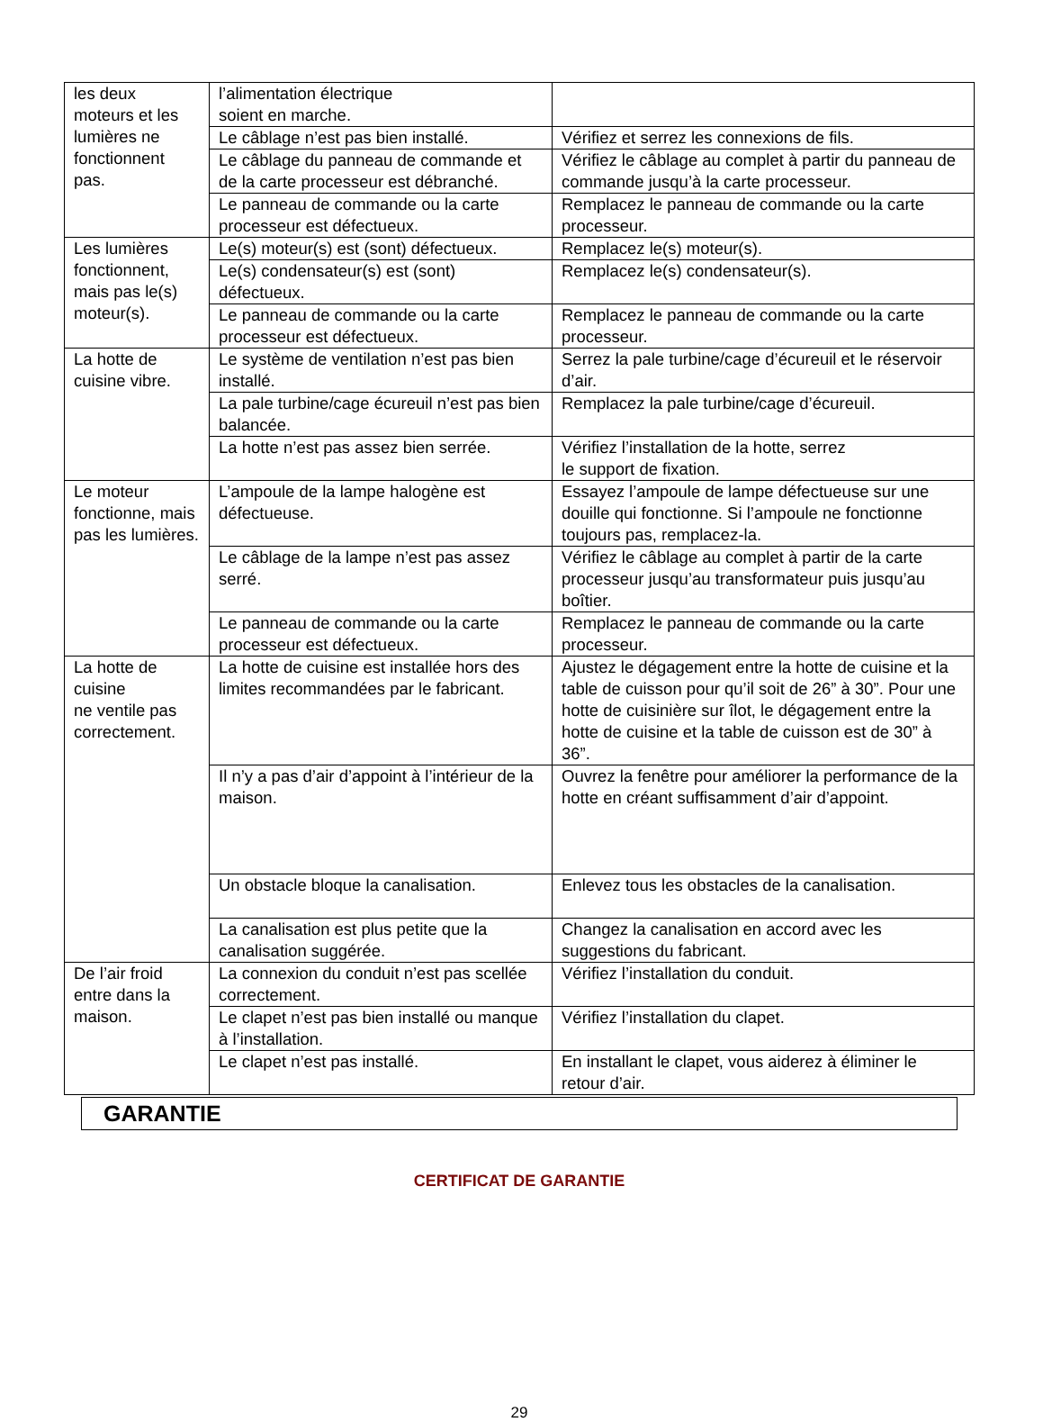| les deux moteurs et les lumières ne fonctionnent pas. | l’alimentation électrique soient en marche. | |
| | Le câblage n’est pas bien installé. | Vérifiez et serrez les connexions de fils. |
| | Le câblage du panneau de commande et de la carte processeur est débranché. | Vérifiez le câblage au complet à partir du panneau de commande jusqu’à la carte processeur. |
| | Le panneau de commande ou la carte processeur est défectueux. | Remplacez le panneau de commande ou la carte processeur. |
| Les lumières fonctionnent, mais pas le(s) moteur(s). | Le(s) moteur(s) est (sont) défectueux. | Remplacez le(s) moteur(s). |
| | Le(s) condensateur(s) est (sont) défectueux. | Remplacez le(s) condensateur(s). |
| | Le panneau de commande ou la carte processeur est défectueux. | Remplacez le panneau de commande ou la carte processeur. |
| La hotte de cuisine vibre. | Le système de ventilation n’est pas bien installé. | Serrez la pale turbine/cage d’écureuil et le réservoir d’air. |
| | La pale turbine/cage écureuil n’est pas bien balancée. | Remplacez la pale turbine/cage d’écureuil. |
| | La hotte n’est pas assez bien serrée. | Vérifiez l’installation de la hotte, serrez le support de fixation. |
| Le moteur fonctionne, mais pas les lumières. | L’ampoule de la lampe halogène est défectueuse. | Essayez l’ampoule de lampe défectueuse sur une douille qui fonctionne. Si l’ampoule ne fonctionne toujours pas, remplacez-la. |
| | Le câblage de la lampe n’est pas assez serré. | Vérifiez le câblage au complet à partir de la carte processeur jusqu’au transformateur puis jusqu’au boîtier. |
| | Le panneau de commande ou la carte processeur est défectueux. | Remplacez le panneau de commande ou la carte processeur. |
| La hotte de cuisine ne ventile pas correctement. | La hotte de cuisine est installée hors des limites recommandées par le fabricant. | Ajustez le dégagement entre la hotte de cuisine et la table de cuisson pour qu’il soit de 26” à 30”. Pour une hotte de cuisinière sur îlot, le dégagement entre la hotte de cuisine et la table de cuisson est de 30” à 36”. |
| | Il n’y a pas d’air d’appoint à l’intérieur de la maison. | Ouvrez la fenêtre pour améliorer la performance de la hotte en créant suffisamment d’air d’appoint. |
| | Un obstacle bloque la canalisation. | Enlevez tous les obstacles de la canalisation. |
| | La canalisation est plus petite que la canalisation suggérée. | Changez la canalisation en accord avec les suggestions du fabricant. |
| De l’air froid entre dans la maison. | La connexion du conduit n’est pas scellée correctement. | Vérifiez l’installation du conduit. |
| | Le clapet n’est pas bien installé ou manque à l’installation. | Vérifiez l’installation du clapet. |
| | Le clapet n’est pas installé. | En installant le clapet, vous aiderez à éliminer le retour d’air. |
GARANTIE
CERTIFICAT DE GARANTIE
29